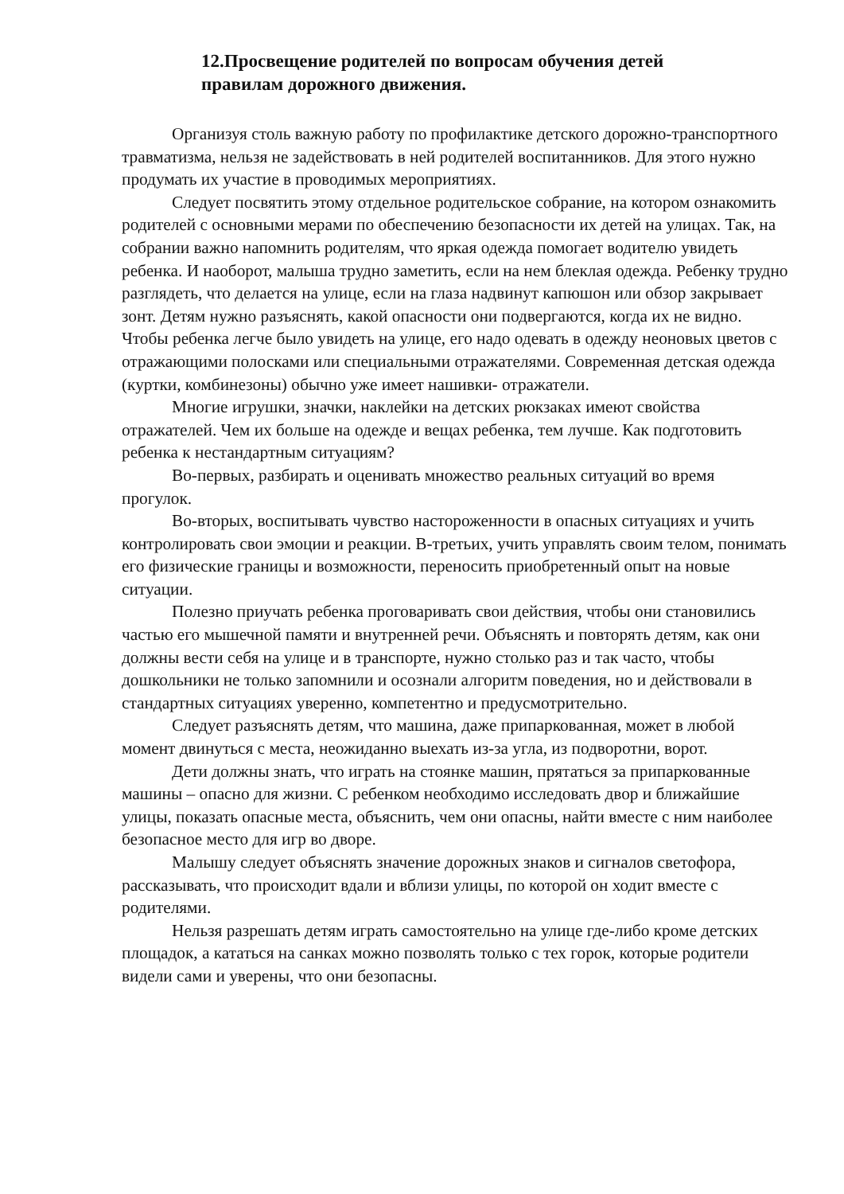12.Просвещение родителей по вопросам обучения детей правилам дорожного движения.
Организуя столь важную работу по профилактике детского дорожно-транспортного травматизма, нельзя не задействовать в ней родителей воспитанников. Для этого нужно продумать их участие в проводимых мероприятиях.
Следует посвятить этому отдельное родительское собрание, на котором ознакомить родителей с основными мерами по обеспечению безопасности их детей на улицах. Так, на собрании важно напомнить родителям, что яркая одежда помогает водителю увидеть ребенка. И наоборот, малыша трудно заметить, если на нем блеклая одежда. Ребенку трудно разглядеть, что делается на улице, если на глаза надвинут капюшон или обзор закрывает зонт. Детям нужно разъяснять, какой опасности они подвергаются, когда их не видно. Чтобы ребенка легче было увидеть на улице, его надо одевать в одежду неоновых цветов с отражающими полосками или специальными отражателями. Современная детская одежда (куртки, комбинезоны) обычно уже имеет нашивки- отражатели.
Многие игрушки, значки, наклейки на детских рюкзаках имеют свойства отражателей. Чем их больше на одежде и вещах ребенка, тем лучше. Как подготовить ребенка к нестандартным ситуациям?
Во-первых, разбирать и оценивать множество реальных ситуаций во время прогулок.
Во-вторых, воспитывать чувство настороженности в опасных ситуациях и учить контролировать свои эмоции и реакции. В-третьих, учить управлять своим телом, понимать его физические границы и возможности, переносить приобретенный опыт на новые ситуации.
Полезно приучать ребенка проговаривать свои действия, чтобы они становились частью его мышечной памяти и внутренней речи. Объяснять и повторять детям, как они должны вести себя на улице и в транспорте, нужно столько раз и так часто, чтобы дошкольники не только запомнили и осознали алгоритм поведения, но и действовали в стандартных ситуациях уверенно, компетентно и предусмотрительно.
Следует разъяснять детям, что машина, даже припаркованная, может в любой момент двинуться с места, неожиданно выехать из-за угла, из подворотни, ворот.
Дети должны знать, что играть на стоянке машин, прятаться за припаркованные машины – опасно для жизни. С ребенком необходимо исследовать двор и ближайшие улицы, показать опасные места, объяснить, чем они опасны, найти вместе с ним наиболее безопасное место для игр во дворе.
Малышу следует объяснять значение дорожных знаков и сигналов светофора, рассказывать, что происходит вдали и вблизи улицы, по которой он ходит вместе с родителями.
Нельзя разрешать детям играть самостоятельно на улице где-либо кроме детских площадок, а кататься на санках можно позволять только с тех горок, которые родители видели сами и уверены, что они безопасны.